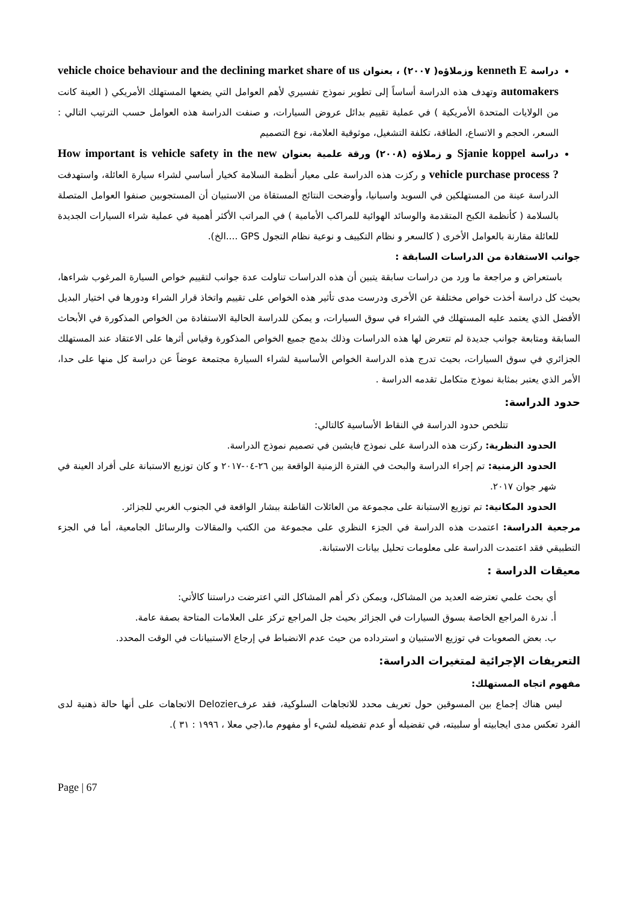دراسة kenneth E وزملاؤه( ٢٠٠٧) ، بعنوان vehicle choice behaviour and the declining market share of us automakers وتهدف هذه الدراسة أساساً إلى تطوير نموذج تفسيري لأهم العوامل التي يضعها المستهلك الأمريكي ( العينة كانت من الولايات المتحدة الأمريكية ) في عملية تقييم بدائل عروض السيارات، و صنفت الدراسة هذه العوامل حسب الترتيب التالي : السعر، الحجم و الاتساع، الطاقة، تكلفة التشغيل، موثوقية العلامة، نوع التصميم
دراسة Sjanie koppel و زملاؤه (٢٠٠٨) ورقة علمية بعنوان How important is vehicle safety in the new vehicle purchase process ? و ركزت هذه الدراسة على معيار أنظمة السلامة كخيار أساسي لشراء سيارة العائلة، واستهدفت الدراسة عينة من المستهلكين في السويد واسبانيا، وأوضحت النتائج المستقاة من الاستبيان أن المستجوبين صنفوا العوامل المتصلة بالسلامة ( كأنظمة الكبح المتقدمة والوسائد الهوائية للمراكب الأمامية ) في المراتب الأكثر أهمية في عملية شراء السيارات الجديدة للعائلة مقارنة بالعوامل الأخرى ( كالسعر و نظام التكييف و نوعية نظام التجول GPS ....الخ).
جوانب الاستفادة من الدراسات السابقة :
باستعراض و مراجعة ما ورد من دراسات سابقة يتبين أن هذه الدراسات تناولت عدة جوانب لتقييم خواص السيارة المرغوب شراءها، بحيث كل دراسة أخذت خواص مختلفة عن الأخرى ودرست مدى تأثير هذه الخواص على تقييم واتخاذ قرار الشراء ودورها في اختيار البديل الأفضل الذي يعتمد عليه المستهلك في الشراء في سوق السيارات، و يمكن للدراسة الحالية الاستفادة من الخواص المذكورة في الأبحاث السابقة ومتابعة جوانب جديدة لم تتعرض لها هذه الدراسات وذلك بدمج جميع الخواص المذكورة وقياس أثرها على الاعتقاد عند المستهلك الجزائري في سوق السيارات، بحيث تدرج هذه الدراسة الخواص الأساسية لشراء السيارة مجتمعة عوضاً عن دراسة كل منها على حدا، الأمر الذي يعتبر بمثابة نموذج متكامل تقدمه الدراسة .
حدود الدراسة:
تتلخص حدود الدراسة في النقاط الأساسية كالتالي:
الحدود النظرية: ركزت هذه الدراسة على نموذج فايشبن في تصميم نموذج الدراسة.
الحدود الزمنية: تم إجراء الدراسة والبحث في الفترة الزمنية الواقعة بين ٢٦-٠٤-٢٠١٧ و كان توزيع الاستبانة على أفراد العينة في شهر جوان ٢٠١٧.
الحدود المكانية: تم توزيع الاستبانة على مجموعة من العائلات القاطنة ببشار الواقعة في الجنوب الغربي للجزائر.
مرجعية الدراسة: اعتمدت هذه الدراسة في الجزء النظري على مجموعة من الكتب والمقالات والرسائل الجامعية، أما في الجزء التطبيقي فقد اعتمدت الدراسة على معلومات تحليل بيانات الاستبانة.
معيقات الدراسة :
أي بحث علمي تعترضه العديد من المشاكل، ويمكن ذكر أهم المشاكل التي اعترضت دراستنا كالأتي:
أ. ندرة المراجع الخاصة بسوق السيارات في الجزائر بحيث جل المراجع تركز على العلامات المتاحة بصفة عامة.
ب. بعض الصعوبات في توزيع الاستبيان و استرداده من حيث عدم الانضباط في إرجاع الاستبيانات في الوقت المحدد.
التعريفات الإجرائية لمتغيرات الدراسة:
مفهوم اتجاه المستهلك:
ليس هناك إجماع بين المسوقين حول تعريف محدد للاتجاهات السلوكية، فقد عرفDelozier الاتجاهات على أنها حالة ذهنية لدى الفرد تعكس مدى ايجابيته أو سلبيته، في تفضيله أو عدم تفضيله لشيء أو مفهوم ما،(جي معلا ، ١٩٩٦ : ٣١ ).
Page | 67